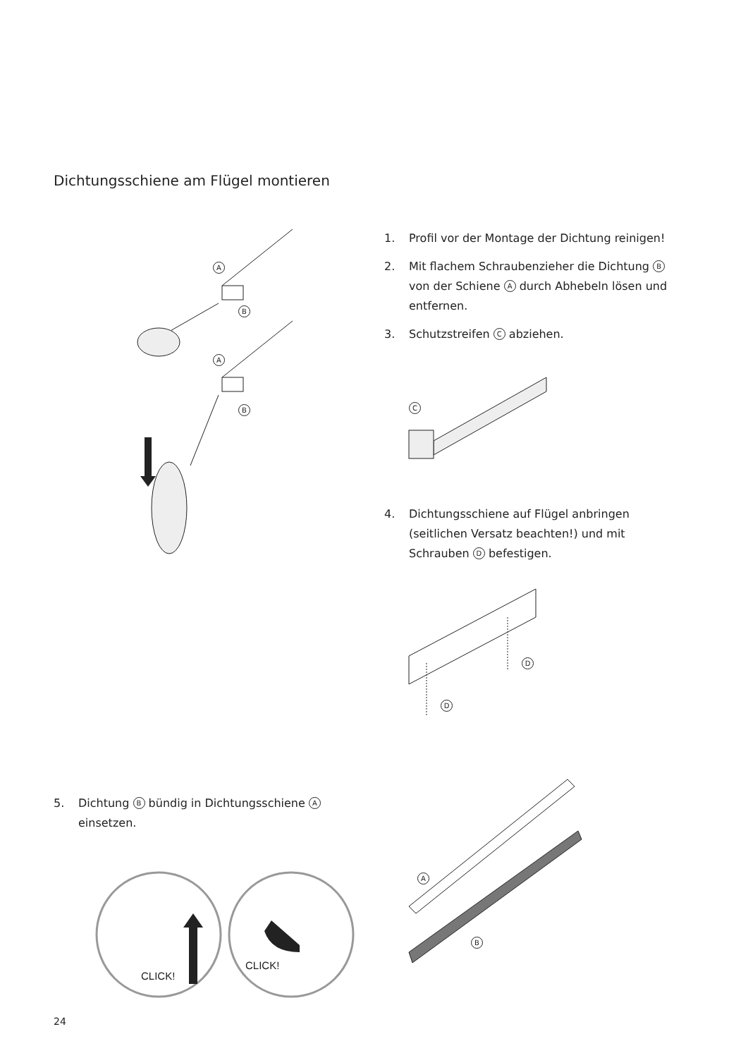Dichtungsschiene am Flügel montieren
1. Profil vor der Montage der Dichtung reinigen!
2. Mit flachem Schraubenzieher die Dichtung B von der Schiene A durch Abhebeln lösen und entfernen.
3. Schutzstreifen C abziehen.
4. Dichtungsschiene auf Flügel anbringen (seitlichen Versatz beachten!) und mit Schrauben D befestigen.
5. Dichtung B bündig in Dichtungsschiene A einsetzen.
A
B
A
B C
D
D
CLICK!
CLICK!
A
B
24